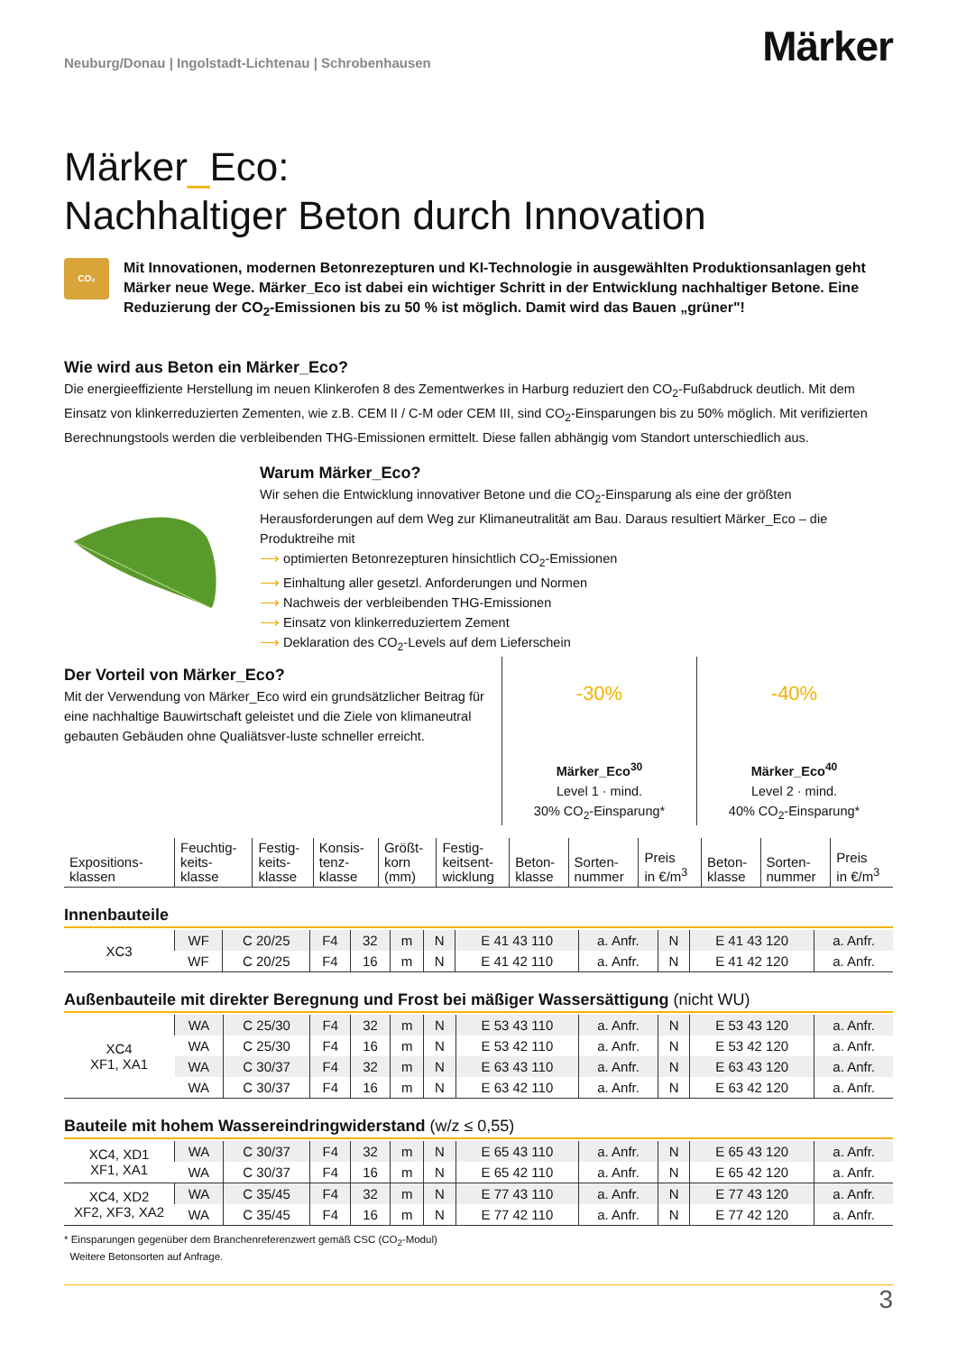Neuburg/Donau | Ingolstadt-Lichtenau | Schrobenhausen
Märker
Märker_Eco:
Nachhaltiger Beton durch Innovation
CO₂
Mit Innovationen, modernen Betonrezepturen und KI-Technologie in ausgewählten Produktionsanlagen geht Märker neue Wege. Märker_Eco ist dabei ein wichtiger Schritt in der Entwicklung nachhaltiger Betone. Eine Reduzierung der CO<sub>2</sub>-Emissionen bis zu 50 % ist möglich. Damit wird das Bauen „grüner"!
Wie wird aus Beton ein Märker_Eco?
Die energieeffiziente Herstellung im neuen Klinkerofen 8 des Zementwerkes in Harburg reduziert den CO<sub>2</sub>-Fußabdruck deutlich. Mit dem Einsatz von klinkerreduzierten Zementen, wie z.B. CEM II / C-M oder CEM III, sind CO<sub>2</sub>-Einsparungen bis zu 50% möglich. Mit verifizierten Berechnungstools werden die verbleibenden THG-Emissionen ermittelt. Diese fallen abhängig vom Standort unterschiedlich aus.
Warum Märker_Eco?
Wir sehen die Entwicklung innovativer Betone und die CO<sub>2</sub>-Einsparung als eine der größten Herausforderungen auf dem Weg zur Klimaneutralität am Bau. Daraus resultiert Märker_Eco – die Produktreihe mit
⟶ optimierten Betonrezepturen hinsichtlich CO<sub>2</sub>-Emissionen
⟶ Einhaltung aller gesetzl. Anforderungen und Normen
⟶ Nachweis der verbleibenden THG-Emissionen
⟶ Einsatz von klinkerreduziertem Zement
⟶ Deklaration des CO<sub>2</sub>-Levels auf dem Lieferschein
Der Vorteil von Märker_Eco?
Mit der Verwendung von Märker_Eco wird ein grundsätzlicher Beitrag für eine nachhaltige Bauwirtschaft geleistet und die Ziele von klimaneutral gebauten Gebäuden ohne Qualiätsver-luste schneller erreicht.
-30%
Märker_Eco<sup>30</sup>
Level 1 · mind.
30% CO<sub>2</sub>-Einsparung*
-40%
Märker_Eco<sup>40</sup>
Level 2 · mind.
40% CO<sub>2</sub>-Einsparung*
| Expositions- klassen | Feuchtig- keits- klasse | Festig- keits- klasse | Konsis- tenz- klasse | Größt- korn (mm) | Festig- keitsent- wicklung | Beton- klasse | Sorten- nummer | Preis in €/m<sup>3</sup> | Beton- klasse | Sorten- nummer | Preis in €/m<sup>3</sup> |
| --- | --- | --- | --- | --- | --- | --- | --- | --- | --- | --- | --- |
Innenbauteile
| XC3 | WF | C 20/25 | F4 | 32 | m | N | E 41 43 110 | a. Anfr. | N | E 41 43 120 | a. Anfr. |
| | WF | C 20/25 | F4 | 16 | m | N | E 41 42 110 | a. Anfr. | N | E 41 42 120 | a. Anfr. |
Außenbauteile mit direkter Beregnung und Frost bei mäßiger Wassersättigung (nicht WU)
| XC4 XF1, XA1 | WA | C 25/30 | F4 | 32 | m | N | E 53 43 110 | a. Anfr. | N | E 53 43 120 | a. Anfr. |
| | WA | C 25/30 | F4 | 16 | m | N | E 53 42 110 | a. Anfr. | N | E 53 42 120 | a. Anfr. |
| | WA | C 30/37 | F4 | 32 | m | N | E 63 43 110 | a. Anfr. | N | E 63 43 120 | a. Anfr. |
| | WA | C 30/37 | F4 | 16 | m | N | E 63 42 110 | a. Anfr. | N | E 63 42 120 | a. Anfr. |
Bauteile mit hohem Wassereindringwiderstand (w/z ≤ 0,55)
| XC4, XD1 XF1, XA1 | WA | C 30/37 | F4 | 32 | m | N | E 65 43 110 | a. Anfr. | N | E 65 43 120 | a. Anfr. |
| | WA | C 30/37 | F4 | 16 | m | N | E 65 42 110 | a. Anfr. | N | E 65 42 120 | a. Anfr. |
| XC4, XD2 XF2, XF3, XA2 | WA | C 35/45 | F4 | 32 | m | N | E 77 43 110 | a. Anfr. | N | E 77 43 120 | a. Anfr. |
| | WA | C 35/45 | F4 | 16 | m | N | E 77 42 110 | a. Anfr. | N | E 77 42 120 | a. Anfr. |
* Einsparungen gegenüber dem Branchenreferenzwert gemäß CSC (CO<sub>2</sub>-Modul)
Weitere Betonsorten auf Anfrage.
3